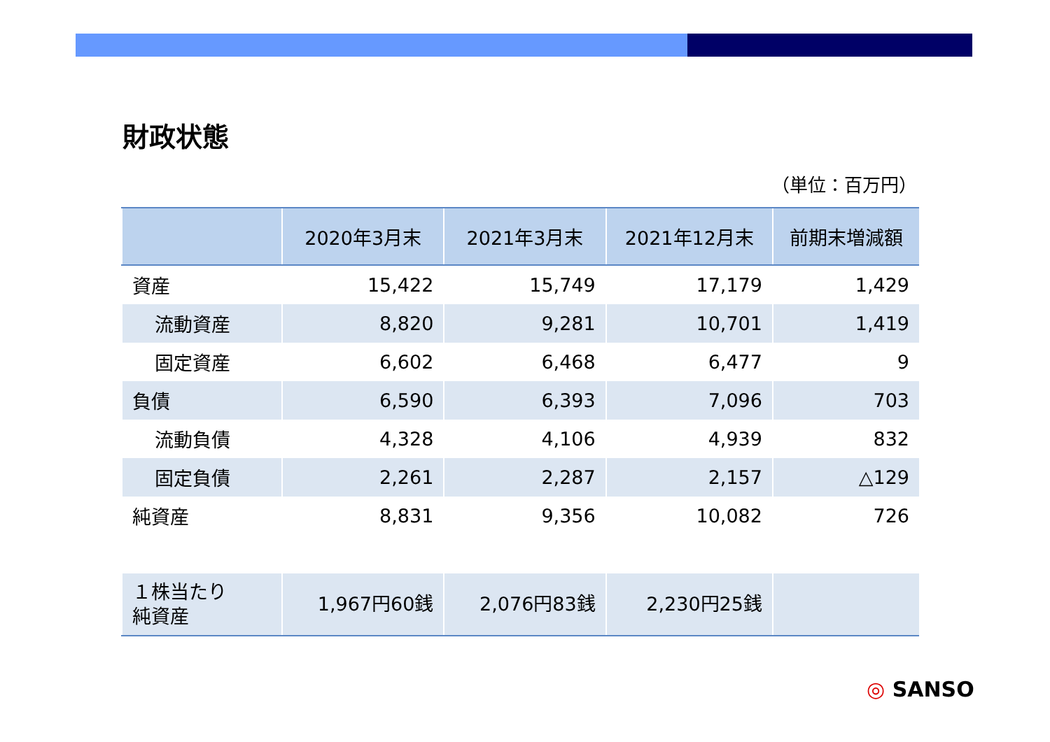財政状態
（単位：百万円）
| | 2020年3月末 | 2021年3月末 | 2021年12月末 | 前期末増減額 |
| --- | --- | --- | --- | --- |
| 資産 | 15,422 | 15,749 | 17,179 | 1,429 |
| 流動資産 | 8,820 | 9,281 | 10,701 | 1,419 |
| 固定資産 | 6,602 | 6,468 | 6,477 | 9 |
| 負債 | 6,590 | 6,393 | 7,096 | 703 |
| 流動負債 | 4,328 | 4,106 | 4,939 | 832 |
| 固定負債 | 2,261 | 2,287 | 2,157 | △129 |
| 純資産 | 8,831 | 9,356 | 10,082 | 726 |
| １株当たり 純資産 | 1,967円60銭 | 2,076円83銭 | 2,230円25銭 | |
◎ SANSO